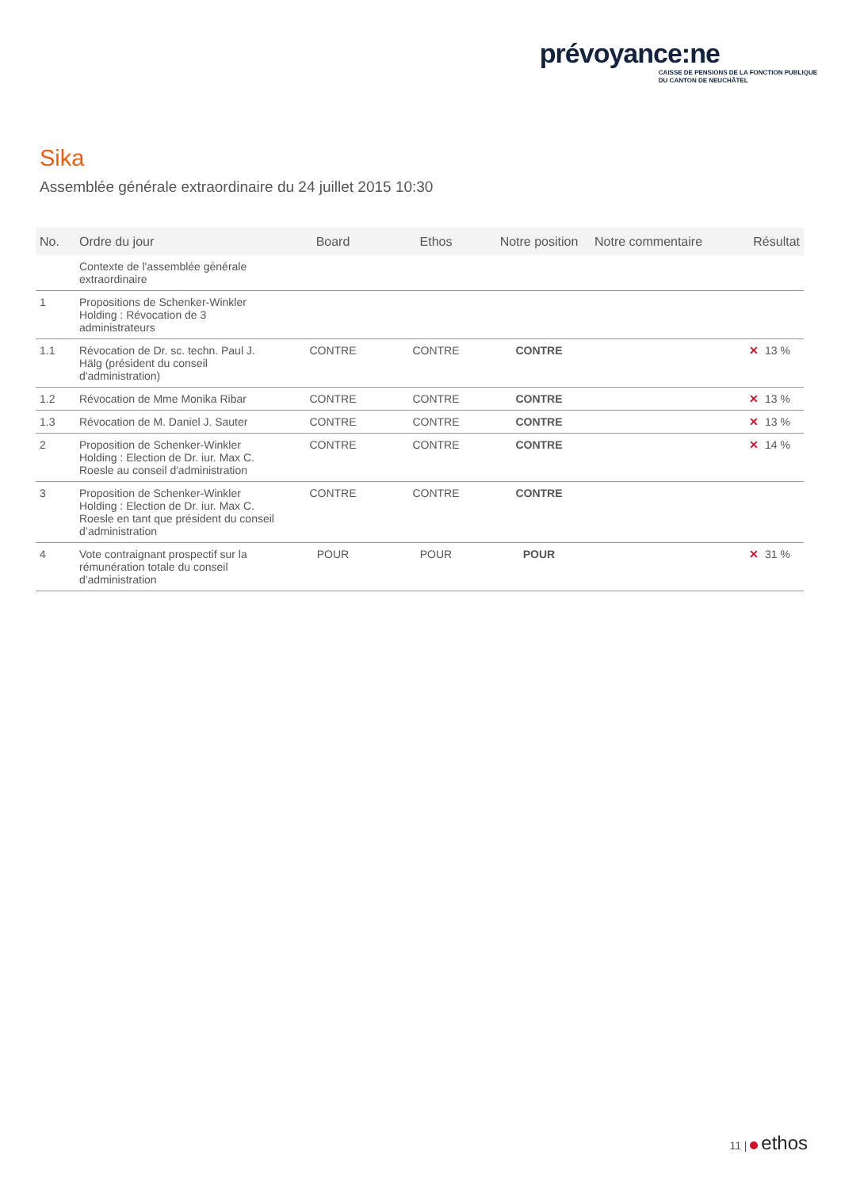prévoyance:ne
CAISSE DE PENSIONS DE LA FONCTION PUBLIQUE
DU CANTON DE NEUCHÂTEL
Sika
Assemblée générale extraordinaire du 24 juillet 2015 10:30
| No. | Ordre du jour | Board | Ethos | Notre position | Notre commentaire | Résultat |
| --- | --- | --- | --- | --- | --- | --- |
| | Contexte de l'assemblée générale extraordinaire | | | | | |
| 1 | Propositions de Schenker-Winkler Holding : Révocation de 3 administrateurs | | | | | |
| 1.1 | Révocation de Dr. sc. techn. Paul J. Hälg (président du conseil d'administration) | CONTRE | CONTRE | CONTRE | | ✕ 13 % |
| 1.2 | Révocation de Mme Monika Ribar | CONTRE | CONTRE | CONTRE | | ✕ 13 % |
| 1.3 | Révocation de M. Daniel J. Sauter | CONTRE | CONTRE | CONTRE | | ✕ 13 % |
| 2 | Proposition de Schenker-Winkler Holding : Election de Dr. iur. Max C. Roesle au conseil d'administration | CONTRE | CONTRE | CONTRE | | ✕ 14 % |
| 3 | Proposition de Schenker-Winkler Holding : Election de Dr. iur. Max C. Roesle en tant que président du conseil d’administration | CONTRE | CONTRE | CONTRE | | |
| 4 | Vote contraignant prospectif sur la rémunération totale du conseil d'administration | POUR | POUR | POUR | | ✕ 31 % |
11 | ethos